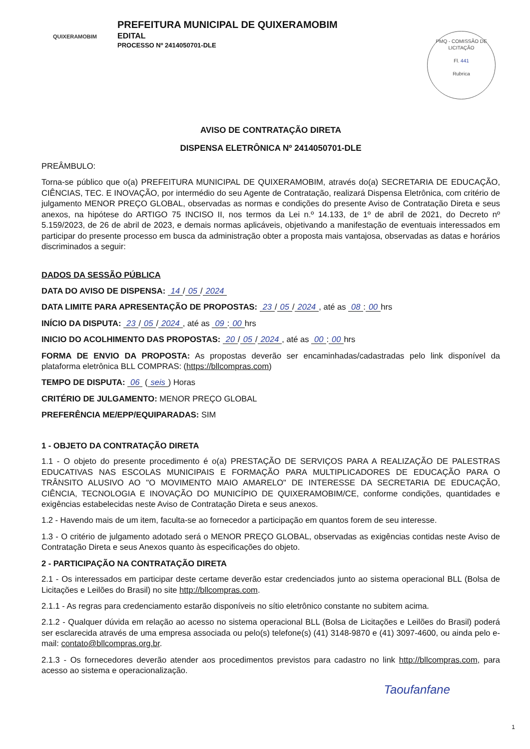QUIXERAMOBIM
PREFEITURA MUNICIPAL DE QUIXERAMOBIM
EDITAL
PROCESSO Nº 2414050701-DLE
PMQ - COMISSÃO DE LICITAÇÃO
Fl. 441
Rubrica
AVISO DE CONTRATAÇÃO DIRETA
DISPENSA ELETRÔNICA Nº 2414050701-DLE
PREÂMBULO:
Torna-se público que o(a) PREFEITURA MUNICIPAL DE QUIXERAMOBIM, através do(a) SECRETARIA DE EDUCAÇÃO, CIÊNCIAS, TEC. E INOVAÇÃO, por intermédio do seu Agente de Contratação, realizará Dispensa Eletrônica, com critério de julgamento MENOR PREÇO GLOBAL, observadas as normas e condições do presente Aviso de Contratação Direta e seus anexos, na hipótese do ARTIGO 75 INCISO II, nos termos da Lei n.º 14.133, de 1º de abril de 2021, do Decreto nº 5.159/2023, de 26 de abril de 2023, e demais normas aplicáveis, objetivando a manifestação de eventuais interessados em participar do presente processo em busca da administração obter a proposta mais vantajosa, observadas as datas e horários discriminados a seguir:
DADOS DA SESSÃO PÚBLICA
DATA DO AVISO DE DISPENSA: 14 / 05 / 2024
DATA LIMITE PARA APRESENTAÇÃO DE PROPOSTAS: 23 / 05 / 2024, até as 08: 00 hrs
INÍCIO DA DISPUTA: 23 / 05 / 2024, até as 09: 00 hrs
INICIO DO ACOLHIMENTO DAS PROPOSTAS: 20 / 05 / 2024, até as 00: 00 hrs
FORMA DE ENVIO DA PROPOSTA: As propostas deverão ser encaminhadas/cadastradas pelo link disponível da plataforma eletrônica BLL COMPRAS: (https://bllcompras.com)
TEMPO DE DISPUTA: 06 (seis) Horas
CRITÉRIO DE JULGAMENTO: MENOR PREÇO GLOBAL
PREFERÊNCIA ME/EPP/EQUIPARADAS: SIM
1 - OBJETO DA CONTRATAÇÃO DIRETA
1.1 - O objeto do presente procedimento é o(a) PRESTAÇÃO DE SERVIÇOS PARA A REALIZAÇÃO DE PALESTRAS EDUCATIVAS NAS ESCOLAS MUNICIPAIS E FORMAÇÃO PARA MULTIPLICADORES DE EDUCAÇÃO PARA O TRÂNSITO ALUSIVO AO "O MOVIMENTO MAIO AMARELO" DE INTERESSE DA SECRETARIA DE EDUCAÇÃO, CIÊNCIA, TECNOLOGIA E INOVAÇÃO DO MUNICÍPIO DE QUIXERAMOBIM/CE, conforme condições, quantidades e exigências estabelecidas neste Aviso de Contratação Direta e seus anexos.
1.2 - Havendo mais de um item, faculta-se ao fornecedor a participação em quantos forem de seu interesse.
1.3 - O critério de julgamento adotado será o MENOR PREÇO GLOBAL, observadas as exigências contidas neste Aviso de Contratação Direta e seus Anexos quanto às especificações do objeto.
2 - PARTICIPAÇÃO NA CONTRATAÇÃO DIRETA
2.1 - Os interessados em participar deste certame deverão estar credenciados junto ao sistema operacional BLL (Bolsa de Licitações e Leilões do Brasil) no site http://bllcompras.com.
2.1.1 - As regras para credenciamento estarão disponíveis no sítio eletrônico constante no subitem acima.
2.1.2 - Qualquer dúvida em relação ao acesso no sistema operacional BLL (Bolsa de Licitações e Leilões do Brasil) poderá ser esclarecida através de uma empresa associada ou pelo(s) telefone(s) (41) 3148-9870 e (41) 3097-4600, ou ainda pelo e-mail: contato@bllcompras.org.br.
2.1.3 - Os fornecedores deverão atender aos procedimentos previstos para cadastro no link http://bllcompras.com, para acesso ao sistema e operacionalização.
Taoufanfane
1